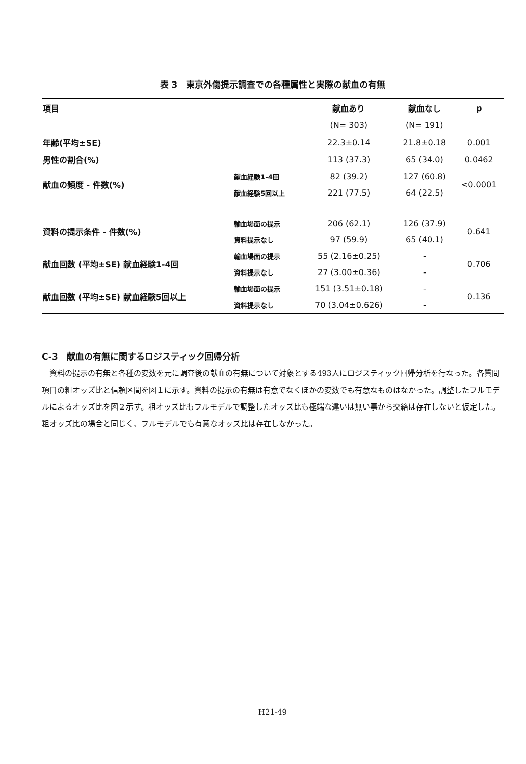表 3　東京外傷提示調査での各種属性と実際の献血の有無
| 項目 | | 献血あり | 献血なし | p |
| --- | --- | --- | --- | --- |
| | | (N= 303) | (N= 191) | |
| 年齢(平均±SE) | | 22.3±0.14 | 21.8±0.18 | 0.001 |
| 男性の割合(%) | | 113 (37.3) | 65 (34.0) | 0.0462 |
| 献血の頻度 - 件数(%) | 献血経験1-4回 | 82 (39.2) | 127 (60.8) | <0.0001 |
| | 献血経験5回以上 | 221 (77.5) | 64 (22.5) | |
| 資料の提示条件 - 件数(%) | 輸血場面の提示 | 206 (62.1) | 126 (37.9) | 0.641 |
| | 資料提示なし | 97 (59.9) | 65 (40.1) | |
| 献血回数 (平均±SE) 献血経験1-4回 | 輸血場面の提示 | 55 (2.16±0.25) | - | 0.706 |
| | 資料提示なし | 27 (3.00±0.36) | - | |
| 献血回数 (平均±SE) 献血経験5回以上 | 輸血場面の提示 | 151 (3.51±0.18) | - | 0.136 |
| | 資料提示なし | 70 (3.04±0.626) | - | |
C-3　献血の有無に関するロジスティック回帰分析
資料の提示の有無と各種の変数を元に調査後の献血の有無について対象とする493人にロジスティック回帰分析を行なった。各質問項目の粗オッズ比と信頼区間を図１に示す。資料の提示の有無は有意でなくほかの変数でも有意なものはなかった。調整したフルモデルによるオッズ比を図２示す。粗オッズ比もフルモデルで調整したオッズ比も極端な違いは無い事から交絡は存在しないと仮定した。粗オッズ比の場合と同じく、フルモデルでも有意なオッズ比は存在しなかった。
H21-49